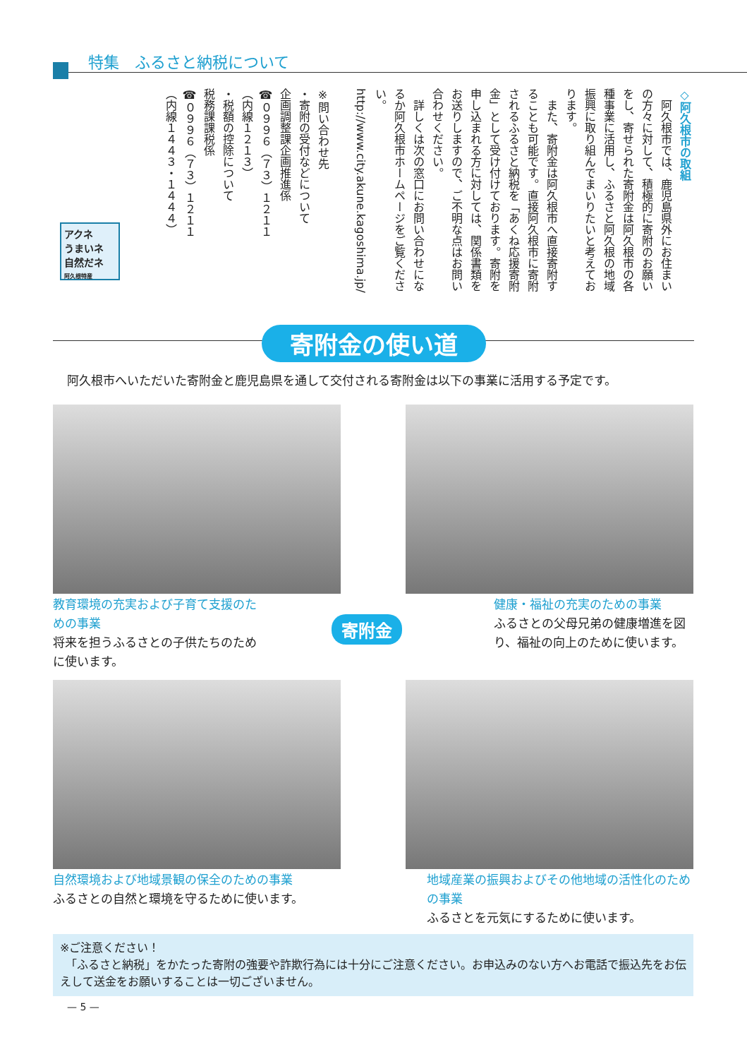特集　ふるさと納税について
◇阿久根市の取組
　阿久根市では、鹿児島県外にお住まいの方々に対して、積極的に寄附のお願いをし、寄せられた寄附金は阿久根市の各種事業に活用し、ふるさと阿久根の地域振興に取り組んでまいりたいと考えております。
　また、寄附金は阿久根市へ直接寄附することも可能です。直接阿久根市に寄附されるふるさと納税を「あくね応援寄附金」として受け付けております。寄附を申し込まれる方に対しては、関係書類をお送りしますので、ご不明な点はお問い合わせください。
　詳しくは次の窓口にお問い合わせになるか阿久根市ホームページをご覧ください。
http://www.city.akune.kagoshima.jp/
※問い合わせ先
・寄附の受付などについて
企画調整課企画推進係
☎０９９６（７３）１２１１
（内線１２１３）
・税額の控除について
税務課課税係
☎０９９６（７３）１２１１
（内線１４４３・１４４４）
アクネ
うまいネ
自然だネ
阿久根特産
寄附金の使い道
阿久根市へいただいた寄附金と鹿児島県を通して交付される寄附金は以下の事業に活用する予定です。
教育環境の充実および子育て支援のための事業
将来を担うふるさとの子供たちのために使います。
寄附金
健康・福祉の充実のための事業
ふるさとの父母兄弟の健康増進を図り、福祉の向上のために使います。
自然環境および地域景観の保全のための事業
ふるさとの自然と環境を守るために使います。
地域産業の振興およびその他地域の活性化のための事業
ふるさとを元気にするために使います。
※ご注意ください！
　「ふるさと納税」をかたった寄附の強要や詐欺行為には十分にご注意ください。お申込みのない方へお電話で振込先をお伝えして送金をお願いすることは一切ございません。
— 5 —